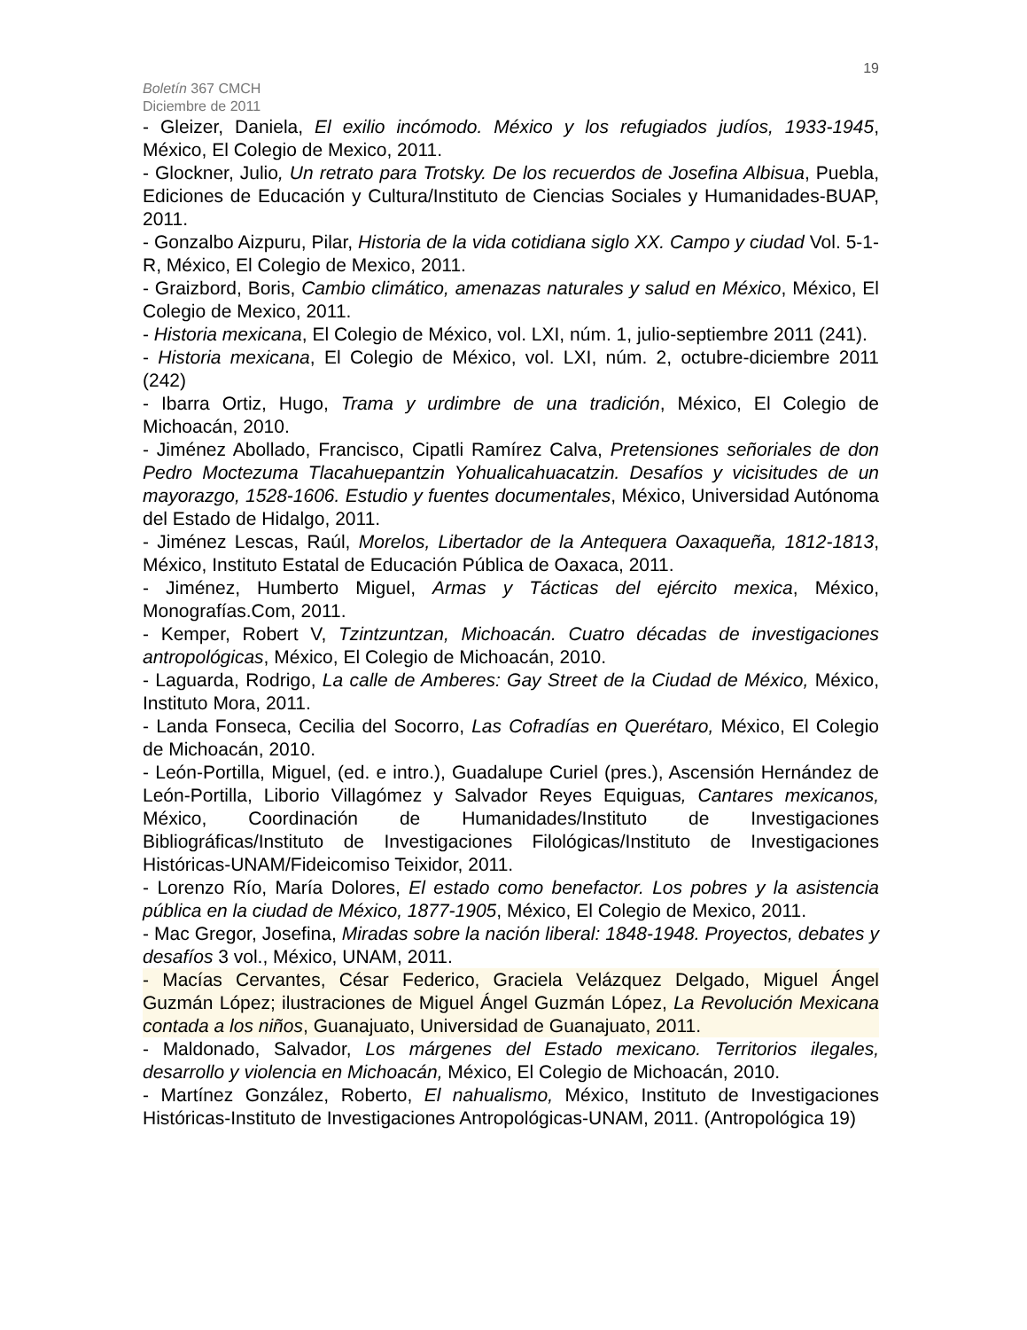19
Boletín 367 CMCH
Diciembre de 2011
- Gleizer, Daniela, El exilio incómodo. México y los refugiados judíos, 1933-1945, México, El Colegio de Mexico, 2011.
- Glockner, Julio, Un retrato para Trotsky. De los recuerdos de Josefina Albisua, Puebla, Ediciones de Educación y Cultura/Instituto de Ciencias Sociales y Humanidades-BUAP, 2011.
- Gonzalbo Aizpuru, Pilar, Historia de la vida cotidiana siglo XX. Campo y ciudad Vol. 5-1-R, México, El Colegio de Mexico, 2011.
- Graizbord, Boris, Cambio climático, amenazas naturales y salud en México, México, El Colegio de Mexico, 2011.
- Historia mexicana, El Colegio de México, vol. LXI, núm. 1, julio-septiembre 2011 (241).
- Historia mexicana, El Colegio de México, vol. LXI, núm. 2, octubre-diciembre 2011 (242)
- Ibarra Ortiz, Hugo, Trama y urdimbre de una tradición, México, El Colegio de Michoacán, 2010.
- Jiménez Abollado, Francisco, Cipatli Ramírez Calva, Pretensiones señoriales de don Pedro Moctezuma Tlacahuepantzin Yohualicahuacatzin. Desafíos y vicisitudes de un mayorazgo, 1528-1606. Estudio y fuentes documentales, México, Universidad Autónoma del Estado de Hidalgo, 2011.
- Jiménez Lescas, Raúl, Morelos, Libertador de la Antequera Oaxaqueña, 1812-1813, México, Instituto Estatal de Educación Pública de Oaxaca, 2011.
- Jiménez, Humberto Miguel, Armas y Tácticas del ejército mexica, México, Monografías.Com, 2011.
- Kemper, Robert V, Tzintzuntzan, Michoacán. Cuatro décadas de investigaciones antropológicas, México, El Colegio de Michoacán, 2010.
- Laguarda, Rodrigo, La calle de Amberes: Gay Street de la Ciudad de México, México, Instituto Mora, 2011.
- Landa Fonseca, Cecilia del Socorro, Las Cofradías en Querétaro, México, El Colegio de Michoacán, 2010.
- León-Portilla, Miguel, (ed. e intro.), Guadalupe Curiel (pres.), Ascensión Hernández de León-Portilla, Liborio Villagómez y Salvador Reyes Equiguas, Cantares mexicanos, México, Coordinación de Humanidades/Instituto de Investigaciones Bibliográficas/Instituto de Investigaciones Filológicas/Instituto de Investigaciones Históricas-UNAM/Fideicomiso Teixidor, 2011.
- Lorenzo Río, María Dolores, El estado como benefactor. Los pobres y la asistencia pública en la ciudad de México, 1877-1905, México, El Colegio de Mexico, 2011.
- Mac Gregor, Josefina, Miradas sobre la nación liberal: 1848-1948. Proyectos, debates y desafíos 3 vol., México, UNAM, 2011.
- Macías Cervantes, César Federico, Graciela Velázquez Delgado, Miguel Ángel Guzmán López; ilustraciones de Miguel Ángel Guzmán López, La Revolución Mexicana contada a los niños, Guanajuato, Universidad de Guanajuato, 2011.
- Maldonado, Salvador, Los márgenes del Estado mexicano. Territorios ilegales, desarrollo y violencia en Michoacán, México, El Colegio de Michoacán, 2010.
- Martínez González, Roberto, El nahualismo, México, Instituto de Investigaciones Históricas-Instituto de Investigaciones Antropológicas-UNAM, 2011. (Antropológica 19)